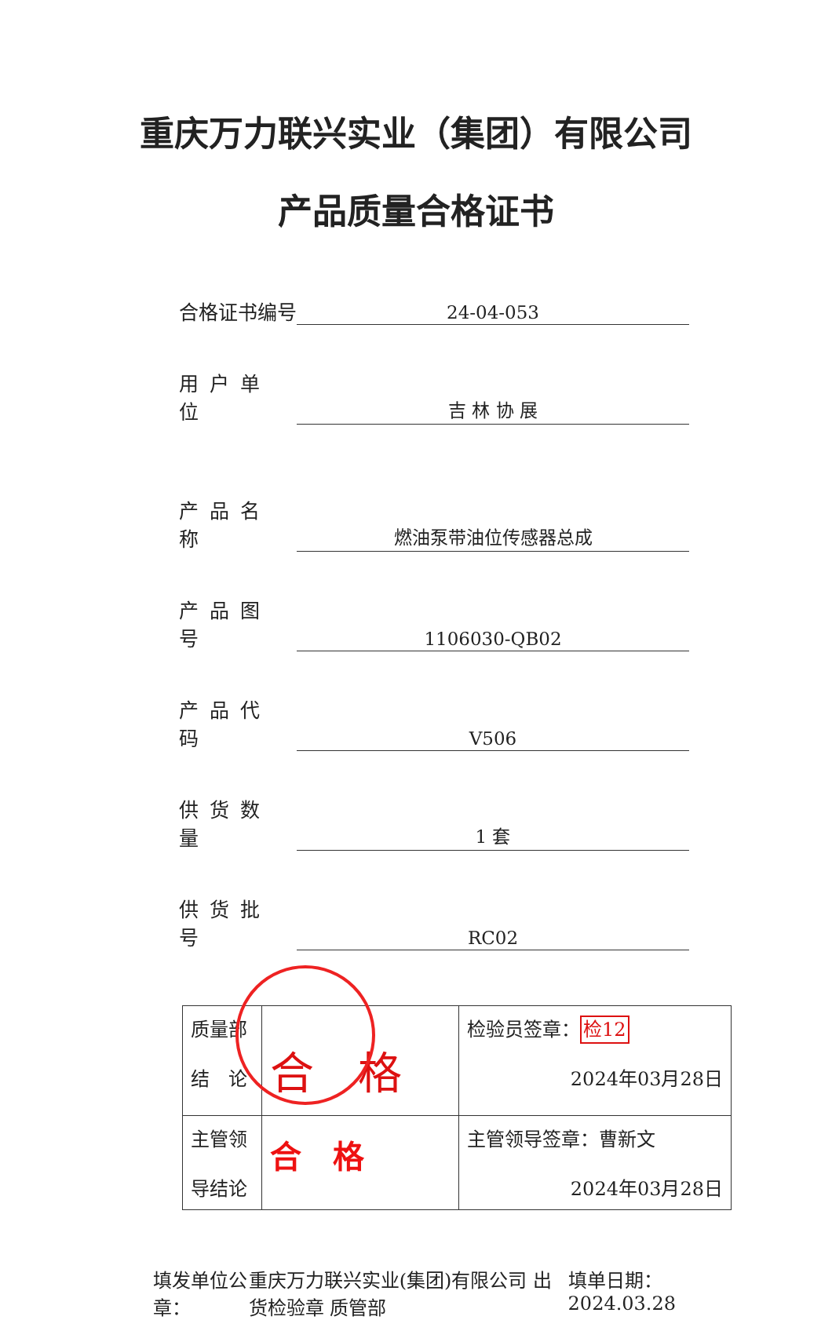重庆万力联兴实业（集团）有限公司
产品质量合格证书
合格证书编号 24-04-053
用户单位 吉 林 协 展
产品名称 燃油泵带油位传感器总成
产品图号 1106030-QB02
产品代码 V506
供货数量 1 套
供货批号 RC02
| 质量部 结 论 | 合 格 | 检验员签章： 检12 2024年03月28日 |
| 主管领 导结论 | 合 格 | 主管领导签章：曹新文 2024年03月28日 |
填发单位公章： 重庆万力联兴实业(集团)有限公司 出货检验章 质管部 填单日期：2024.03.28